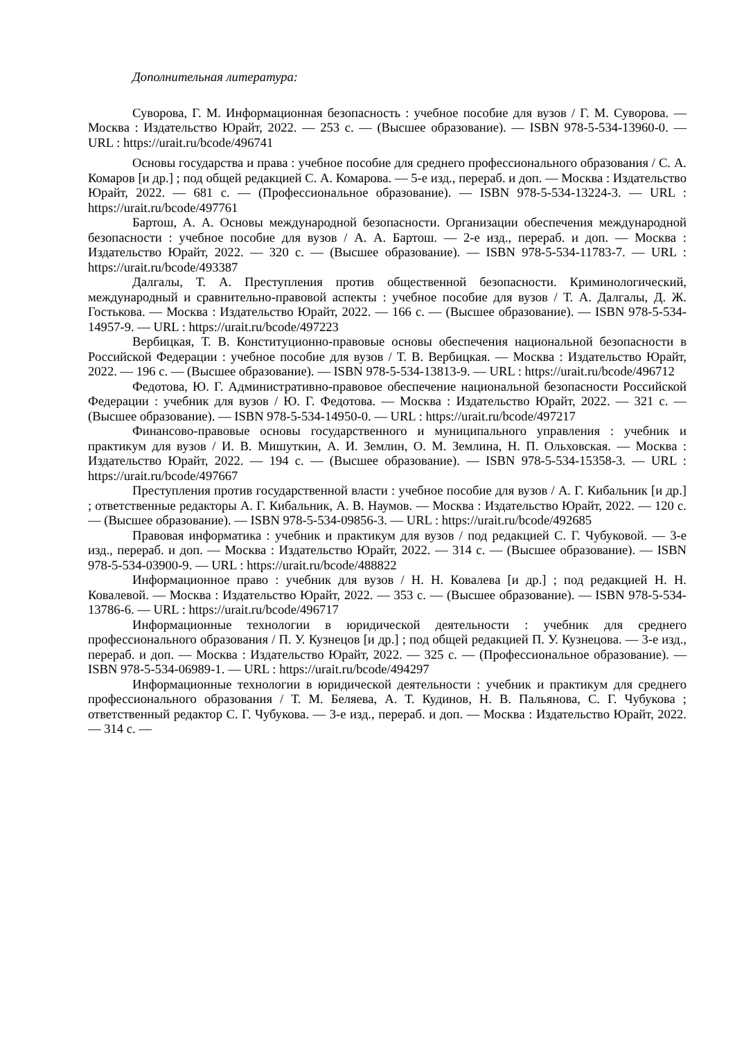Дополнительная литература:
Суворова, Г. М. Информационная безопасность : учебное пособие для вузов / Г. М. Суворова. — Москва : Издательство Юрайт, 2022. — 253 с. — (Высшее образование). — ISBN 978-5-534-13960-0. — URL : https://urait.ru/bcode/496741
Основы государства и права : учебное пособие для среднего профессионального образования / С. А. Комаров [и др.] ; под общей редакцией С. А. Комарова. — 5-е изд., перераб. и доп. — Москва : Издательство Юрайт, 2022. — 681 с. — (Профессиональное образование). — ISBN 978-5-534-13224-3. — URL : https://urait.ru/bcode/497761
Бартош, А. А. Основы международной безопасности. Организации обеспечения международной безопасности : учебное пособие для вузов / А. А. Бартош. — 2-е изд., перераб. и доп. — Москва : Издательство Юрайт, 2022. — 320 с. — (Высшее образование). — ISBN 978-5-534-11783-7. — URL : https://urait.ru/bcode/493387
Далгалы, Т. А. Преступления против общественной безопасности. Криминологический, международный и сравнительно-правовой аспекты : учебное пособие для вузов / Т. А. Далгалы, Д. Ж. Гостькова. — Москва : Издательство Юрайт, 2022. — 166 с. — (Высшее образование). — ISBN 978-5-534-14957-9. — URL : https://urait.ru/bcode/497223
Вербицкая, Т. В. Конституционно-правовые основы обеспечения национальной безопасности в Российской Федерации : учебное пособие для вузов / Т. В. Вербицкая. — Москва : Издательство Юрайт, 2022. — 196 с. — (Высшее образование). — ISBN 978-5-534-13813-9. — URL : https://urait.ru/bcode/496712
Федотова, Ю. Г. Административно-правовое обеспечение национальной безопасности Российской Федерации : учебник для вузов / Ю. Г. Федотова. — Москва : Издательство Юрайт, 2022. — 321 с. — (Высшее образование). — ISBN 978-5-534-14950-0. — URL : https://urait.ru/bcode/497217
Финансово-правовые основы государственного и муниципального управления : учебник и практикум для вузов / И. В. Мишуткин, А. И. Землин, О. М. Землина, Н. П. Ольховская. — Москва : Издательство Юрайт, 2022. — 194 с. — (Высшее образование). — ISBN 978-5-534-15358-3. — URL : https://urait.ru/bcode/497667
Преступления против государственной власти : учебное пособие для вузов / А. Г. Кибальник [и др.] ; ответственные редакторы А. Г. Кибальник, А. В. Наумов. — Москва : Издательство Юрайт, 2022. — 120 с. — (Высшее образование). — ISBN 978-5-534-09856-3. — URL : https://urait.ru/bcode/492685
Правовая информатика : учебник и практикум для вузов / под редакцией С. Г. Чубуковой. — 3-е изд., перераб. и доп. — Москва : Издательство Юрайт, 2022. — 314 с. — (Высшее образование). — ISBN 978-5-534-03900-9. — URL : https://urait.ru/bcode/488822
Информационное право : учебник для вузов / Н. Н. Ковалева [и др.] ; под редакцией Н. Н. Ковалевой. — Москва : Издательство Юрайт, 2022. — 353 с. — (Высшее образование). — ISBN 978-5-534-13786-6. — URL : https://urait.ru/bcode/496717
Информационные технологии в юридической деятельности : учебник для среднего профессионального образования / П. У. Кузнецов [и др.] ; под общей редакцией П. У. Кузнецова. — 3-е изд., перераб. и доп. — Москва : Издательство Юрайт, 2022. — 325 с. — (Профессиональное образование). — ISBN 978-5-534-06989-1. — URL : https://urait.ru/bcode/494297
Информационные технологии в юридической деятельности : учебник и практикум для среднего профессионального образования / Т. М. Беляева, А. Т. Кудинов, Н. В. Пальянова, С. Г. Чубукова ; ответственный редактор С. Г. Чубукова. — 3-е изд., перераб. и доп. — Москва : Издательство Юрайт, 2022. — 314 с. —